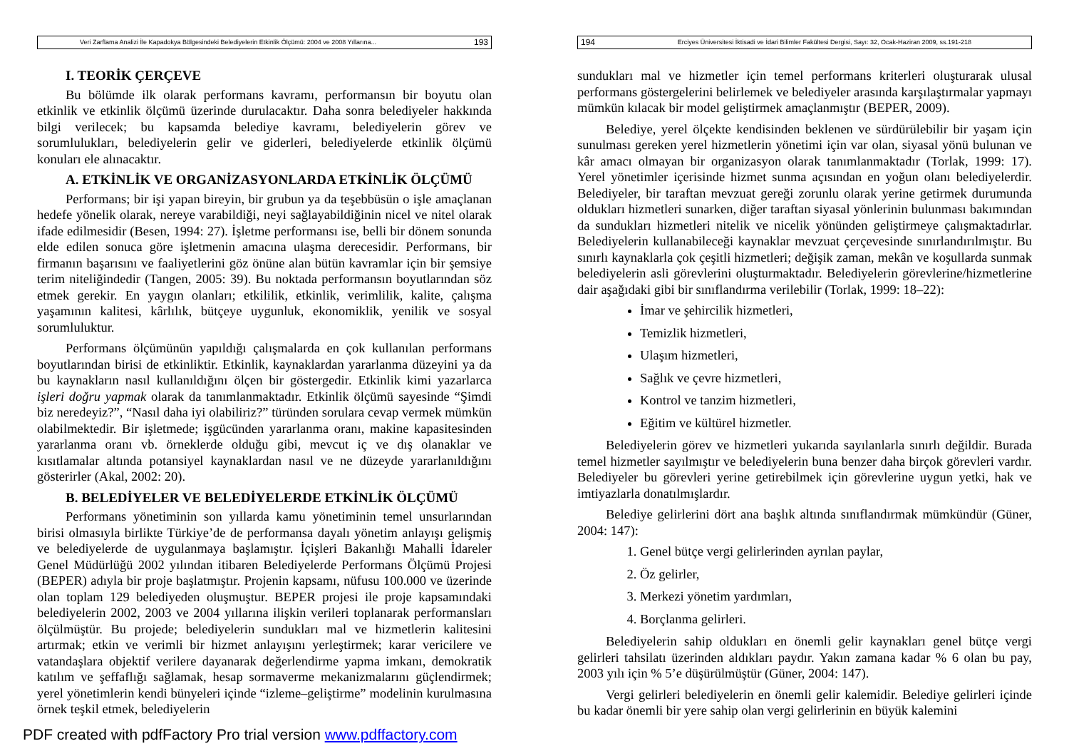Veri Zarflama Analizi İle Kapadokya Bölgesindeki Belediyelerin Etkinlik Ölçümü: 2004 ve 2008 Yıllarına... 193
I. TEORİK ÇERÇEVE
Bu bölümde ilk olarak performans kavramı, performansın bir boyutu olan etkinlik ve etkinlik ölçümü üzerinde durulacaktır. Daha sonra belediyeler hakkında bilgi verilecek; bu kapsamda belediye kavramı, belediyelerin görev ve sorumlulukları, belediyelerin gelir ve giderleri, belediyelerde etkinlik ölçümü konuları ele alınacaktır.
A. ETKİNLİK VE ORGANİZASYONLARDA ETKİNLİK ÖLÇÜMÜ
Performans; bir işi yapan bireyin, bir grubun ya da teşebbüsün o işle amaçlanan hedefe yönelik olarak, nereye varabildiği, neyi sağlayabildiğinin nicel ve nitel olarak ifade edilmesidir (Besen, 1994: 27). İşletme performansı ise, belli bir dönem sonunda elde edilen sonuca göre işletmenin amacına ulaşma derecesidir. Performans, bir firmanın başarısını ve faaliyetlerini göz önüne alan bütün kavramlar için bir şemsiye terim niteliğindedir (Tangen, 2005: 39). Bu noktada performansın boyutlarından söz etmek gerekir. En yaygın olanları; etkililik, etkinlik, verimlilik, kalite, çalışma yaşamının kalitesi, kârlılık, bütçeye uygunluk, ekonomiklik, yenilik ve sosyal sorumluluktur.
Performans ölçümünün yapıldığı çalışmalarda en çok kullanılan performans boyutlarından birisi de etkinliktir. Etkinlik, kaynaklardan yararlanma düzeyini ya da bu kaynakların nasıl kullanıldığını ölçen bir göstergedir. Etkinlik kimi yazarlarca işleri doğru yapmak olarak da tanımlanmaktadır. Etkinlik ölçümü sayesinde “Şimdi biz neredeyiz?”, “Nasıl daha iyi olabiliriz?” türünden sorulara cevap vermek mümkün olabilmektedir. Bir işletmede; işgücünden yararlanma oranı, makine kapasitesinden yararlanma oranı vb. örneklerde olduğu gibi, mevcut iç ve dış olanaklar ve kısıtlamalar altında potansiyel kaynaklardan nasıl ve ne düzeyde yararlanıldığını gösterirler (Akal, 2002: 20).
B. BELEDİYELER VE BELEDİYELERDE ETKİNLİK ÖLÇÜMÜ
Performans yönetiminin son yıllarda kamu yönetiminin temel unsurlarından birisi olmasıyla birlikte Türkiye’de de performansa dayalı yönetim anlayışı gelişmiş ve belediyelerde de uygulanmaya başlamıştır. İçişleri Bakanlığı Mahalli İdareler Genel Müdürlüğü 2002 yılından itibaren Belediyelerde Performans Ölçümü Projesi (BEPER) adıyla bir proje başlatmıştır. Projenin kapsamı, nüfusu 100.000 ve üzerinde olan toplam 129 belediyeden oluşmuştur. BEPER projesi ile proje kapsamındaki belediyelerin 2002, 2003 ve 2004 yıllarına ilişkin verileri toplanarak performansları ölçülmüştür. Bu projede; belediyelerin sundukları mal ve hizmetlerin kalitesini artırmak; etkin ve verimli bir hizmet anlayışını yerleştirmek; karar vericilere ve vatandaşlara objektif verilere dayanarak değerlendirme yapma imkanı, demokratik katılım ve şeffaflığı sağlamak, hesap sormaverme mekanizmalarını güçlendirmek; yerel yönetimlerin kendi bünyeleri içinde “izleme–geliştirme” modelinin kurulmasına örnek teşkil etmek, belediyelerin
194 Erciyes Üniversitesi İktisadi ve İdari Bilimler Fakültesi Dergisi, Sayı: 32, Ocak-Haziran 2009, ss.191-218
sundukları mal ve hizmetler için temel performans kriterleri oluşturarak ulusal performans göstergelerini belirlemek ve belediyeler arasında karşılaştırmalar yapmayı mümkün kılacak bir model geliştirmek amaçlanmıştır (BEPER, 2009).
Belediye, yerel ölçekte kendisinden beklenen ve sürdürülebilir bir yaşam için sunulması gereken yerel hizmetlerin yönetimi için var olan, siyasal yönü bulunan ve kâr amacı olmayan bir organizasyon olarak tanımlanmaktadır (Torlak, 1999: 17). Yerel yönetimler içerisinde hizmet sunma açısından en yoğun olanı belediyelerdir. Belediyeler, bir taraftan mevzuat gereği zorunlu olarak yerine getirmek durumunda oldukları hizmetleri sunarken, diğer taraftan siyasal yönlerinin bulunması bakımından da sundukları hizmetleri nitelik ve nicelik yönünden geliştirmeye çalışmaktadırlar. Belediyelerin kullanabileceği kaynaklar mevzuat çerçevesinde sınırlandırılmıştır. Bu sınırlı kaynaklarla çok çeşitli hizmetleri; değişik zaman, mekân ve koşullarda sunmak belediyelerin asli görevlerini oluşturmaktadır. Belediyelerin görevlerine/hizmetlerine dair aşağıdaki gibi bir sınıflandırma verilebilir (Torlak, 1999: 18–22):
İmar ve şehircilik hizmetleri,
Temizlik hizmetleri,
Ulaşım hizmetleri,
Sağlık ve çevre hizmetleri,
Kontrol ve tanzim hizmetleri,
Eğitim ve kültürel hizmetler.
Belediyelerin görev ve hizmetleri yukarıda sayılanlarla sınırlı değildir. Burada temel hizmetler sayılmıştır ve belediyelerin buna benzer daha birçok görevleri vardır. Belediyeler bu görevleri yerine getirebilmek için görevlerine uygun yetki, hak ve imtiyazlarla donatılmışlardır.
Belediye gelirlerini dört ana başlık altında sınıflandırmak mümkündür (Güner, 2004: 147):
1. Genel bütçe vergi gelirlerinden ayrılan paylar,
2. Öz gelirler,
3. Merkezi yönetim yardımları,
4. Borçlanma gelirleri.
Belediyelerin sahip oldukları en önemli gelir kaynakları genel bütçe vergi gelirleri tahsilatı üzerinden aldıkları paydır. Yakın zamana kadar % 6 olan bu pay, 2003 yılı için % 5’e düşürülmüştür (Güner, 2004: 147).
Vergi gelirleri belediyelerin en önemli gelir kalemidir. Belediye gelirleri içinde bu kadar önemli bir yere sahip olan vergi gelirlerinin en büyük kalemini
PDF created with pdfFactory Pro trial version www.pdffactory.com